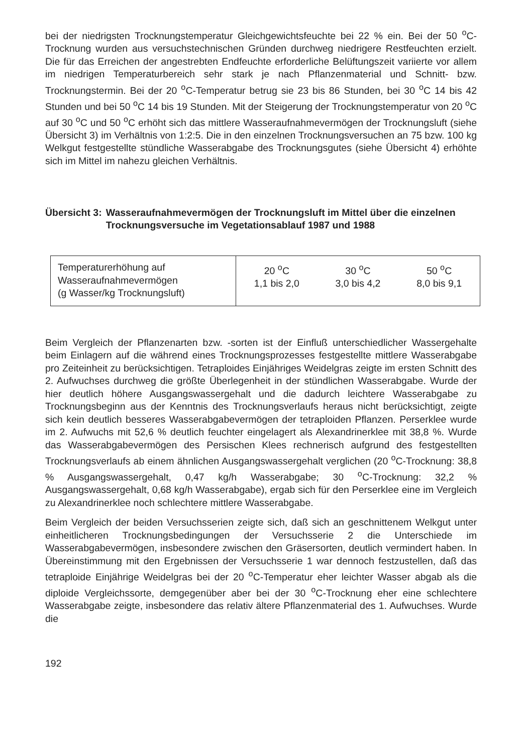bei der niedrigsten Trocknungstemperatur Gleichgewichtsfeuchte bei 22 % ein. Bei der 50 <sup>o</sup>C-Trocknung wurden aus versuchstechnischen Gründen durchweg niedrigere Restfeuchten erzielt. Die für das Erreichen der angestrebten Endfeuchte erforderliche Belüftungszeit variierte vor allem im niedrigen Temperaturbereich sehr stark je nach Pflanzenmaterial und Schnitt- bzw. Trocknungstermin. Bei der 20 <sup>o</sup>C-Temperatur betrug sie 23 bis 86 Stunden, bei 30 <sup>o</sup>C 14 bis 42 Stunden und bei 50 <sup>o</sup>C 14 bis 19 Stunden. Mit der Steigerung der Trocknungstemperatur von 20 <sup>o</sup>C auf 30 <sup>o</sup>C und 50 <sup>o</sup>C erhöht sich das mittlere Wasseraufnahmevermögen der Trocknungsluft (siehe Übersicht 3) im Verhältnis von 1:2:5. Die in den einzelnen Trocknungsversuchen an 75 bzw. 100 kg Welkgut festgestellte stündliche Wasserabgabe des Trocknungsgutes (siehe Übersicht 4) erhöhte sich im Mittel im nahezu gleichen Verhältnis.
Übersicht 3: Wasseraufnahmevermögen der Trocknungsluft im Mittel über die einzelnen Trocknungsversuche im Vegetationsablauf 1987 und 1988
| Temperaturerhöhung auf Wasseraufnahmevermögen (g Wasser/kg Trocknungsluft) | 20 <sup>o</sup>C 1,1 bis 2,0 | 30 <sup>o</sup>C 3,0 bis 4,2 | 50 <sup>o</sup>C 8,0 bis 9,1 |
Beim Vergleich der Pflanzenarten bzw. -sorten ist der Einfluß unterschiedlicher Wassergehalte beim Einlagern auf die während eines Trocknungsprozesses festgestellte mittlere Wasserabgabe pro Zeiteinheit zu berücksichtigen. Tetraploides Einjähriges Weidelgras zeigte im ersten Schnitt des 2. Aufwuchses durchweg die größte Überlegenheit in der stündlichen Wasserabgabe. Wurde der hier deutlich höhere Ausgangswassergehalt und die dadurch leichtere Wasserabgabe zu Trocknungsbeginn aus der Kenntnis des Trocknungsverlaufs heraus nicht berücksichtigt, zeigte sich kein deutlich besseres Wasserabgabevermögen der tetraploiden Pflanzen. Perserklee wurde im 2. Aufwuchs mit 52,6 % deutlich feuchter eingelagert als Alexandrinerklee mit 38,8 %. Wurde das Wasserabgabevermögen des Persischen Klees rechnerisch aufgrund des festgestellten Trocknungsverlaufs ab einem ähnlichen Ausgangswassergehalt verglichen (20 <sup>o</sup>C-Trocknung: 38,8 % Ausgangswassergehalt, 0,47 kg/h Wasserabgabe; 30 <sup>o</sup>C-Trocknung: 32,2 % Ausgangswassergehalt, 0,68 kg/h Wasserabgabe), ergab sich für den Perserklee eine im Vergleich zu Alexandrinerklee noch schlechtere mittlere Wasserabgabe.
Beim Vergleich der beiden Versuchsserien zeigte sich, daß sich an geschnittenem Welkgut unter einheitlicheren Trocknungsbedingungen der Versuchsserie 2 die Unterschiede im Wasserabgabevermögen, insbesondere zwischen den Gräsersorten, deutlich vermindert haben. In Übereinstimmung mit den Ergebnissen der Versuchsserie 1 war dennoch festzustellen, daß das tetraploide Einjährige Weidelgras bei der 20 <sup>o</sup>C-Temperatur eher leichter Wasser abgab als die diploide Vergleichssorte, demgegenüber aber bei der 30 <sup>o</sup>C-Trocknung eher eine schlechtere Wasserabgabe zeigte, insbesondere das relativ ältere Pflanzenmaterial des 1. Aufwuchses. Wurde die
192